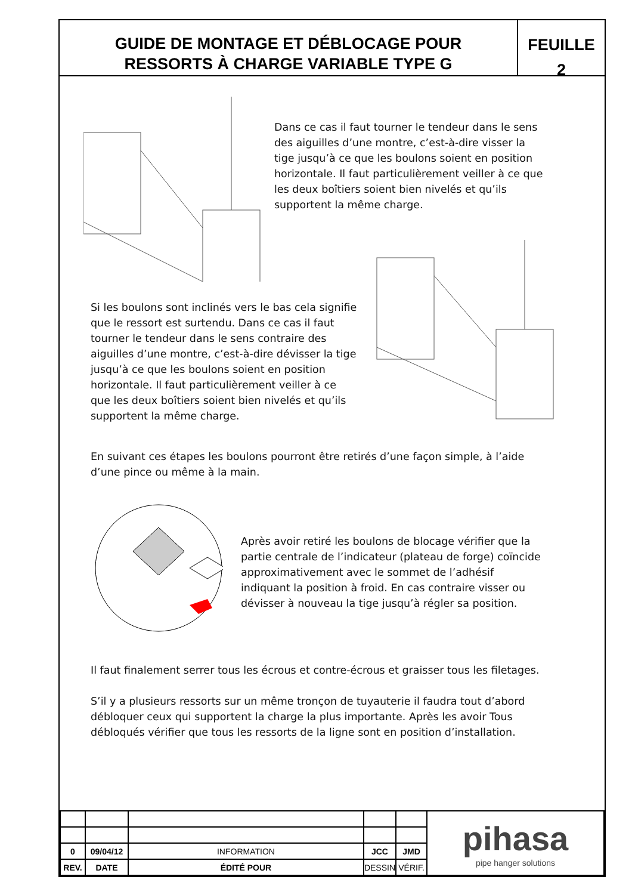GUIDE DE MONTAGE ET DÉBLOCAGE POUR
RESSORTS À CHARGE VARIABLE TYPE G
FEUILLE
2
Dans ce cas il faut tourner le tendeur dans le sens des aiguilles d’une montre, c’est-à-dire visser la tige jusqu’à ce que les boulons soient en position horizontale. Il faut particulièrement veiller à ce que les deux boîtiers soient bien nivelés et qu’ils supportent la même charge.
Si les boulons sont inclinés vers le bas cela signifie que le ressort est surtendu. Dans ce cas il faut tourner le tendeur dans le sens contraire des aiguilles d’une montre, c’est-à-dire dévisser la tige jusqu’à ce que les boulons soient en position horizontale. Il faut particulièrement veiller à ce que les deux boîtiers soient bien nivelés et qu’ils supportent la même charge.
En suivant ces étapes les boulons pourront être retirés d’une façon simple, à l’aide d’une pince ou même à la main.
Après avoir retiré les boulons de blocage vérifier que la partie centrale de l’indicateur (plateau de forge) coïncide approximativement avec le sommet de l’adhésif indiquant la position à froid. En cas contraire visser ou dévisser à nouveau la tige jusqu’à régler sa position.
Il faut finalement serrer tous les écrous et contre-écrous et graisser tous les filetages.
S’il y a plusieurs ressorts sur un même tronçon de tuyauterie il faudra tout d’abord débloquer ceux qui supportent la charge la plus importante. Après les avoir Tous débloqués vérifier que tous les ressorts de la ligne sont en position d’installation.
| | | | | | pihasa pipe hanger solutions |
| 0 | 09/04/12 | INFORMATION | JCC | JMD | |
| REV. | DATE | ÉDITÉ POUR | DESSIN | VÉRIF. | |